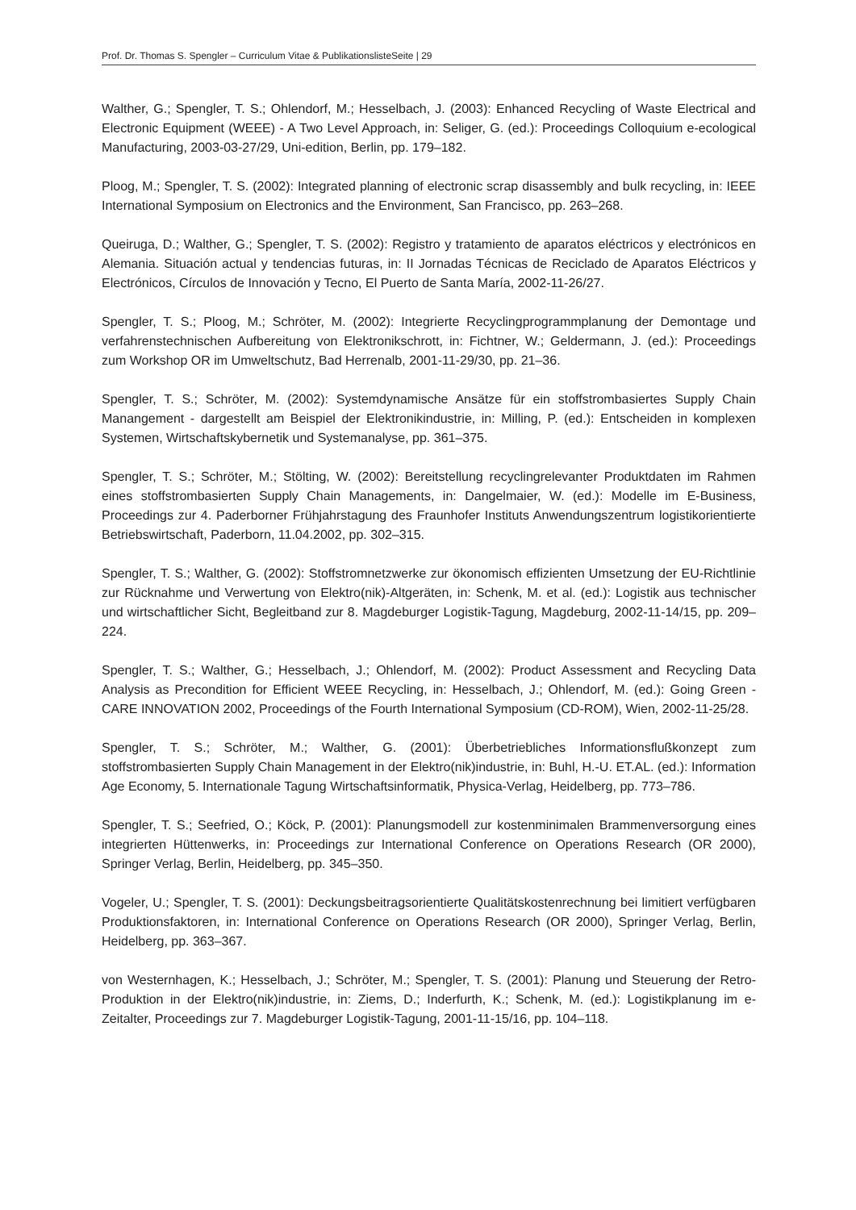Prof. Dr. Thomas S. Spengler – Curriculum Vitae & PublikationslisteSeite | 29
Walther, G.; Spengler, T. S.; Ohlendorf, M.; Hesselbach, J. (2003): Enhanced Recycling of Waste Electrical and Electronic Equipment (WEEE) - A Two Level Approach, in: Seliger, G. (ed.): Proceedings Colloquium e-ecological Manufacturing, 2003-03-27/29, Uni-edition, Berlin, pp. 179–182.
Ploog, M.; Spengler, T. S. (2002): Integrated planning of electronic scrap disassembly and bulk recycling, in: IEEE International Symposium on Electronics and the Environment, San Francisco, pp. 263–268.
Queiruga, D.; Walther, G.; Spengler, T. S. (2002): Registro y tratamiento de aparatos eléctricos y electrónicos en Alemania. Situación actual y tendencias futuras, in: II Jornadas Técnicas de Reciclado de Aparatos Eléctricos y Electrónicos, Círculos de Innovación y Tecno, El Puerto de Santa María, 2002-11-26/27.
Spengler, T. S.; Ploog, M.; Schröter, M. (2002): Integrierte Recyclingprogrammplanung der Demontage und verfahrenstechnischen Aufbereitung von Elektronikschrott, in: Fichtner, W.; Geldermann, J. (ed.): Proceedings zum Workshop OR im Umweltschutz, Bad Herrenalb, 2001-11-29/30, pp. 21–36.
Spengler, T. S.; Schröter, M. (2002): Systemdynamische Ansätze für ein stoffstrombasiertes Supply Chain Manangement - dargestellt am Beispiel der Elektronikindustrie, in: Milling, P. (ed.): Entscheiden in komplexen Systemen, Wirtschaftskybernetik und Systemanalyse, pp. 361–375.
Spengler, T. S.; Schröter, M.; Stölting, W. (2002): Bereitstellung recyclingrelevanter Produktdaten im Rahmen eines stoffstrombasierten Supply Chain Managements, in: Dangelmaier, W. (ed.): Modelle im E-Business, Proceedings zur 4. Paderborner Frühjahrstagung des Fraunhofer Instituts Anwendungszentrum logistikorientierte Betriebswirtschaft, Paderborn, 11.04.2002, pp. 302–315.
Spengler, T. S.; Walther, G. (2002): Stoffstromnetzwerke zur ökonomisch effizienten Umsetzung der EU-Richtlinie zur Rücknahme und Verwertung von Elektro(nik)-Altgeräten, in: Schenk, M. et al. (ed.): Logistik aus technischer und wirtschaftlicher Sicht, Begleitband zur 8. Magdeburger Logistik-Tagung, Magdeburg, 2002-11-14/15, pp. 209–224.
Spengler, T. S.; Walther, G.; Hesselbach, J.; Ohlendorf, M. (2002): Product Assessment and Recycling Data Analysis as Precondition for Efficient WEEE Recycling, in: Hesselbach, J.; Ohlendorf, M. (ed.): Going Green - CARE INNOVATION 2002, Proceedings of the Fourth International Symposium (CD-ROM), Wien, 2002-11-25/28.
Spengler, T. S.; Schröter, M.; Walther, G. (2001): Überbetriebliches Informationsflußkonzept zum stoffstrombasierten Supply Chain Management in der Elektro(nik)industrie, in: Buhl, H.-U. ET.AL. (ed.): Information Age Economy, 5. Internationale Tagung Wirtschaftsinformatik, Physica-Verlag, Heidelberg, pp. 773–786.
Spengler, T. S.; Seefried, O.; Köck, P. (2001): Planungsmodell zur kostenminimalen Brammenversorgung eines integrierten Hüttenwerks, in: Proceedings zur International Conference on Operations Research (OR 2000), Springer Verlag, Berlin, Heidelberg, pp. 345–350.
Vogeler, U.; Spengler, T. S. (2001): Deckungsbeitragsorientierte Qualitätskostenrechnung bei limitiert verfügbaren Produktionsfaktoren, in: International Conference on Operations Research (OR 2000), Springer Verlag, Berlin, Heidelberg, pp. 363–367.
von Westernhagen, K.; Hesselbach, J.; Schröter, M.; Spengler, T. S. (2001): Planung und Steuerung der Retro-Produktion in der Elektro(nik)industrie, in: Ziems, D.; Inderfurth, K.; Schenk, M. (ed.): Logistikplanung im e-Zeitalter, Proceedings zur 7. Magdeburger Logistik-Tagung, 2001-11-15/16, pp. 104–118.